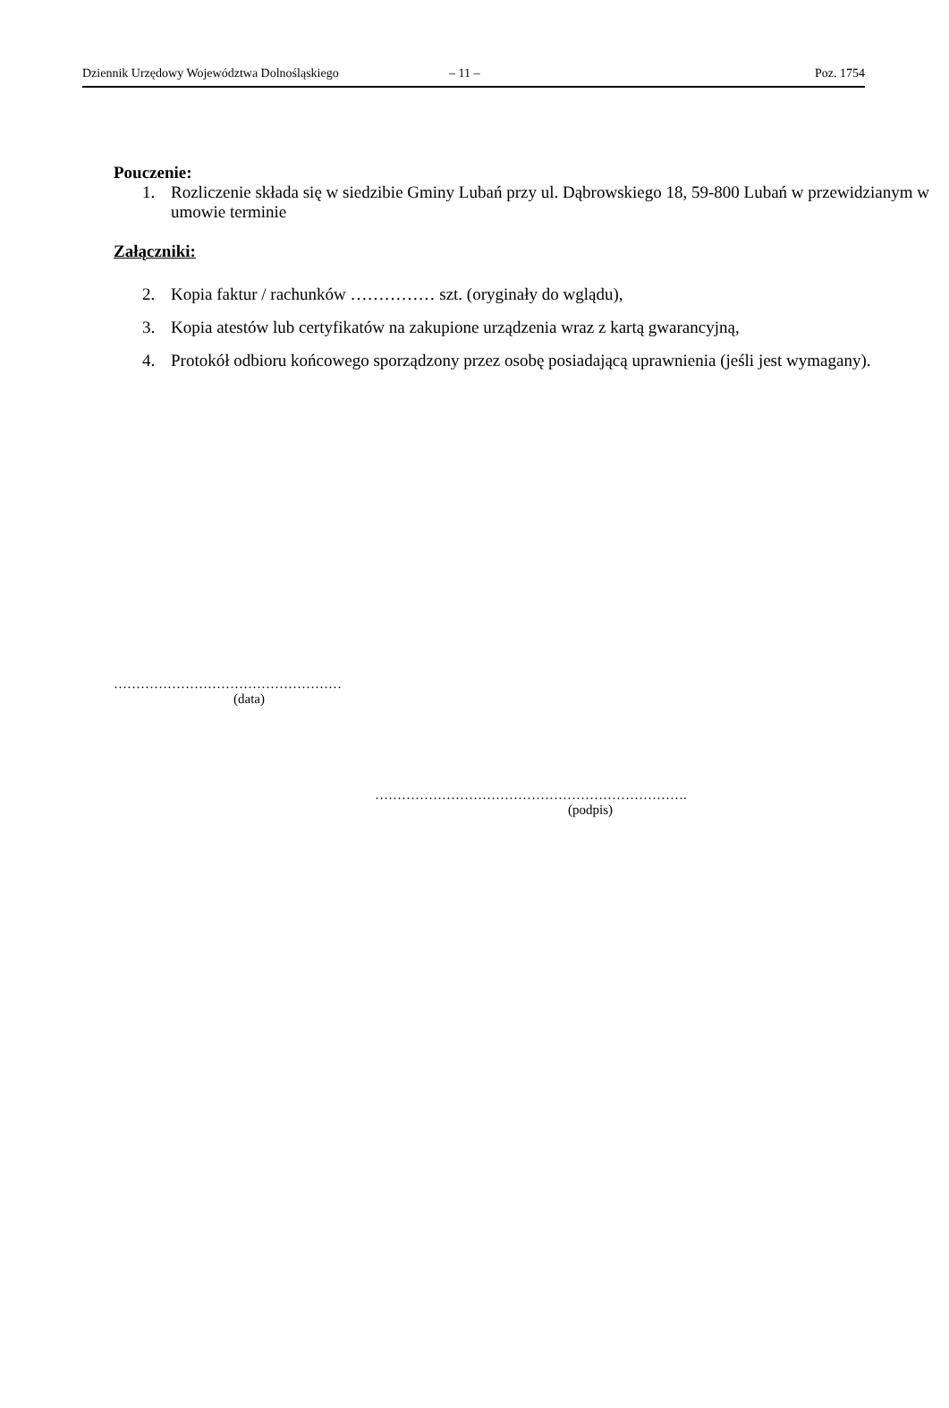Dziennik Urzędowy Województwa Dolnośląskiego – 11 – Poz. 1754
Pouczenie:
1. Rozliczenie składa się w siedzibie Gminy Lubań przy ul. Dąbrowskiego 18, 59-800 Lubań w przewidzianym w umowie terminie
Załączniki:
2. Kopia faktur / rachunków …………… szt. (oryginały do wglądu),
3. Kopia atestów lub certyfikatów na zakupione urządzenia wraz z kartą gwarancyjną,
4. Protokół odbioru końcowego sporządzony przez osobę posiadającą uprawnienia (jeśli jest wymagany).
……………………………………………
(data)
…………………………………………………………….
(podpis)